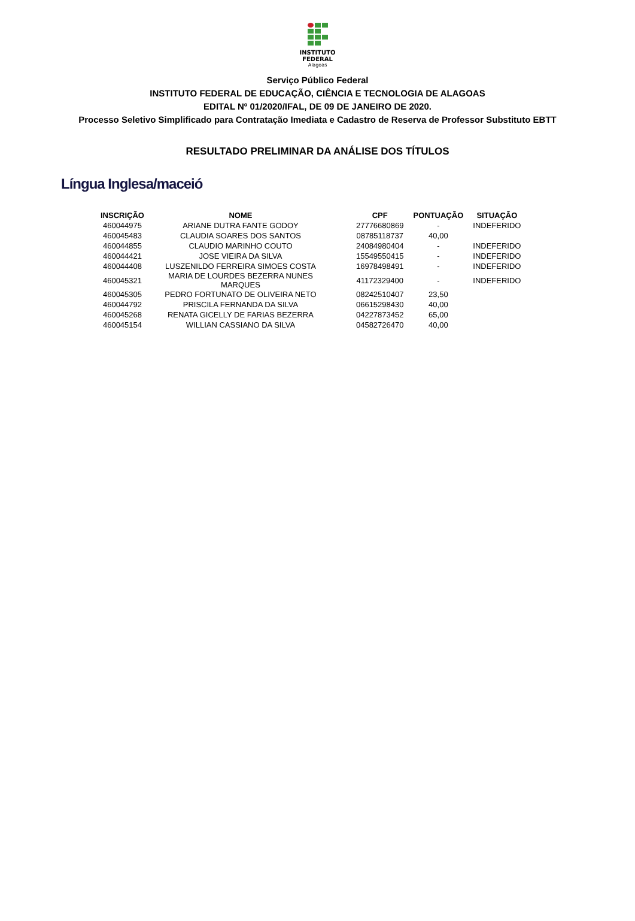INSTITUTO
FEDERAL
Alagoas
Serviço Público Federal
INSTITUTO FEDERAL DE EDUCAÇÃO, CIÊNCIA E TECNOLOGIA DE ALAGOAS
EDITAL Nº 01/2020/IFAL, DE 09 DE JANEIRO DE 2020.
Processo Seletivo Simplificado para Contratação Imediata e Cadastro de Reserva de Professor Substituto EBTT
RESULTADO PRELIMINAR DA ANÁLISE DOS TÍTULOS
Língua Inglesa/maceió
| INSCRIÇÃO | NOME | CPF | PONTUAÇÃO | SITUAÇÃO |
| --- | --- | --- | --- | --- |
| 460044975 | ARIANE DUTRA FANTE GODOY | 27776680869 | - | INDEFERIDO |
| 460045483 | CLAUDIA SOARES DOS SANTOS | 08785118737 | 40,00 | |
| 460044855 | CLAUDIO MARINHO COUTO | 24084980404 | - | INDEFERIDO |
| 460044421 | JOSE VIEIRA DA SILVA | 15549550415 | - | INDEFERIDO |
| 460044408 | LUSZENILDO FERREIRA SIMOES COSTA | 16978498491 | - | INDEFERIDO |
| 460045321 | MARIA DE LOURDES BEZERRA NUNES MARQUES | 41172329400 | - | INDEFERIDO |
| 460045305 | PEDRO FORTUNATO DE OLIVEIRA NETO | 08242510407 | 23,50 | |
| 460044792 | PRISCILA FERNANDA DA SILVA | 06615298430 | 40,00 | |
| 460045268 | RENATA GICELLY DE FARIAS BEZERRA | 04227873452 | 65,00 | |
| 460045154 | WILLIAN CASSIANO DA SILVA | 04582726470 | 40,00 | |